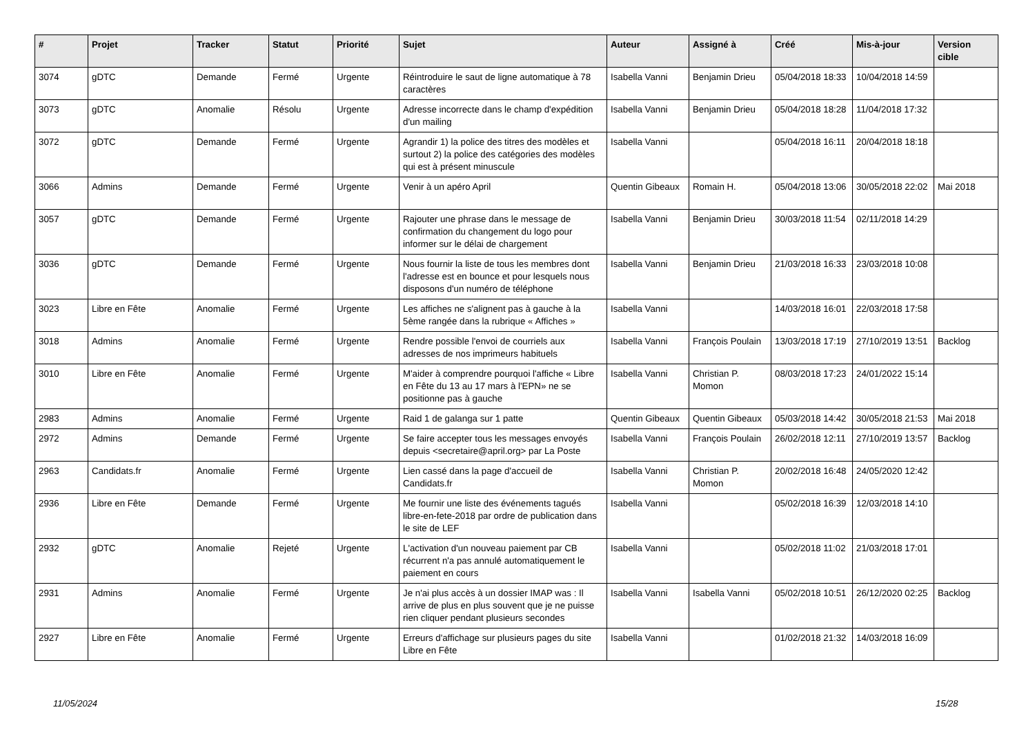| # | Projet | Tracker | Statut | Priorité | Sujet | Auteur | Assigné à | Créé | Mis-à-jour | Version cible |
| --- | --- | --- | --- | --- | --- | --- | --- | --- | --- | --- |
| 3074 | gDTC | Demande | Fermé | Urgente | Réintroduire le saut de ligne automatique à 78 caractères | Isabella Vanni | Benjamin Drieu | 05/04/2018 18:33 | 10/04/2018 14:59 | |
| 3073 | gDTC | Anomalie | Résolu | Urgente | Adresse incorrecte dans le champ d'expédition d'un mailing | Isabella Vanni | Benjamin Drieu | 05/04/2018 18:28 | 11/04/2018 17:32 | |
| 3072 | gDTC | Demande | Fermé | Urgente | Agrandir 1) la police des titres des modèles et surtout 2) la police des catégories des modèles qui est à présent minuscule | Isabella Vanni | | 05/04/2018 16:11 | 20/04/2018 18:18 | |
| 3066 | Admins | Demande | Fermé | Urgente | Venir à un apéro April | Quentin Gibeaux | Romain H. | 05/04/2018 13:06 | 30/05/2018 22:02 | Mai 2018 |
| 3057 | gDTC | Demande | Fermé | Urgente | Rajouter une phrase dans le message de confirmation du changement du logo pour informer sur le délai de chargement | Isabella Vanni | Benjamin Drieu | 30/03/2018 11:54 | 02/11/2018 14:29 | |
| 3036 | gDTC | Demande | Fermé | Urgente | Nous fournir la liste de tous les membres dont l'adresse est en bounce et pour lesquels nous disposons d'un numéro de téléphone | Isabella Vanni | Benjamin Drieu | 21/03/2018 16:33 | 23/03/2018 10:08 | |
| 3023 | Libre en Fête | Anomalie | Fermé | Urgente | Les affiches ne s'alignent pas à gauche à la 5ème rangée dans la rubrique « Affiches » | Isabella Vanni | | 14/03/2018 16:01 | 22/03/2018 17:58 | |
| 3018 | Admins | Anomalie | Fermé | Urgente | Rendre possible l'envoi de courriels aux adresses de nos imprimeurs habituels | Isabella Vanni | François Poulain | 13/03/2018 17:19 | 27/10/2019 13:51 | Backlog |
| 3010 | Libre en Fête | Anomalie | Fermé | Urgente | M'aider à comprendre pourquoi l'affiche « Libre en Fête du 13 au 17 mars à l'EPN» ne se positionne pas à gauche | Isabella Vanni | Christian P. Momon | 08/03/2018 17:23 | 24/01/2022 15:14 | |
| 2983 | Admins | Anomalie | Fermé | Urgente | Raid 1 de galanga sur 1 patte | Quentin Gibeaux | Quentin Gibeaux | 05/03/2018 14:42 | 30/05/2018 21:53 | Mai 2018 |
| 2972 | Admins | Demande | Fermé | Urgente | Se faire accepter tous les messages envoyés depuis <secretaire@april.org> par La Poste | Isabella Vanni | François Poulain | 26/02/2018 12:11 | 27/10/2019 13:57 | Backlog |
| 2963 | Candidats.fr | Anomalie | Fermé | Urgente | Lien cassé dans la page d'accueil de Candidats.fr | Isabella Vanni | Christian P. Momon | 20/02/2018 16:48 | 24/05/2020 12:42 | |
| 2936 | Libre en Fête | Demande | Fermé | Urgente | Me fournir une liste des événements tagués libre-en-fete-2018 par ordre de publication dans le site de LEF | Isabella Vanni | | 05/02/2018 16:39 | 12/03/2018 14:10 | |
| 2932 | gDTC | Anomalie | Rejeté | Urgente | L'activation d'un nouveau paiement par CB récurrent n'a pas annulé automatiquement le paiement en cours | Isabella Vanni | | 05/02/2018 11:02 | 21/03/2018 17:01 | |
| 2931 | Admins | Anomalie | Fermé | Urgente | Je n'ai plus accès à un dossier IMAP was : Il arrive de plus en plus souvent que je ne puisse rien cliquer pendant plusieurs secondes | Isabella Vanni | Isabella Vanni | 05/02/2018 10:51 | 26/12/2020 02:25 | Backlog |
| 2927 | Libre en Fête | Anomalie | Fermé | Urgente | Erreurs d'affichage sur plusieurs pages du site Libre en Fête | Isabella Vanni | | 01/02/2018 21:32 | 14/03/2018 16:09 | |
11/05/2024 15/28